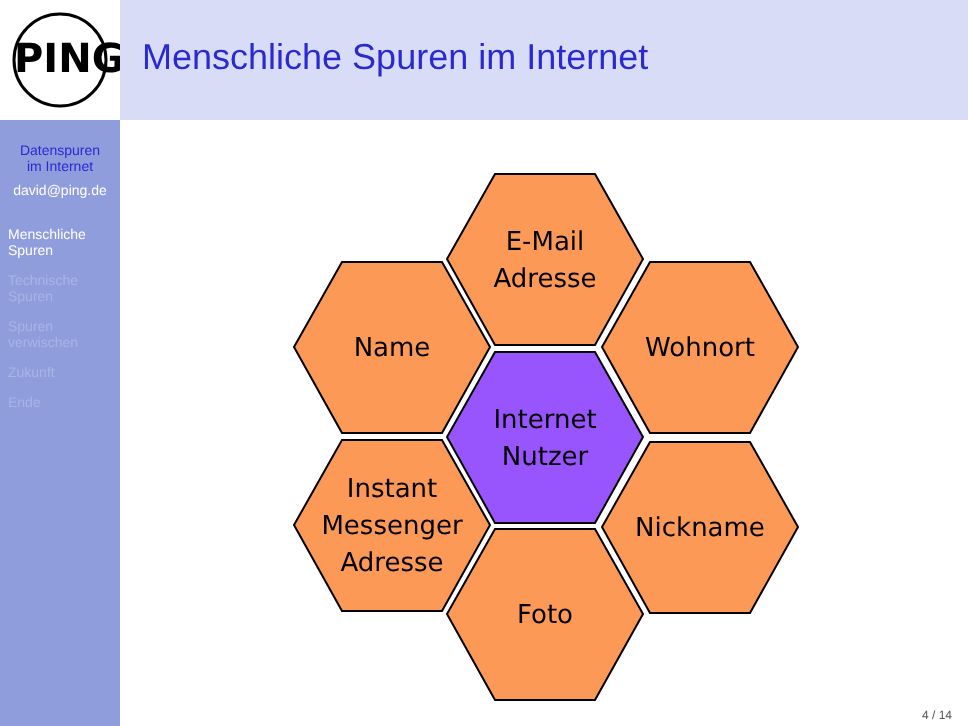PING
Datenspuren
im Internet
david@ping.de
Menschliche
Spuren
Technische
Spuren
Spuren
verwischen
Zukunft
Ende
Menschliche Spuren im Internet
E-Mail
Adresse
Name Wohnort
Internet
Nutzer
Instant
Messenger
Adresse
Nickname
Foto
4 / 14